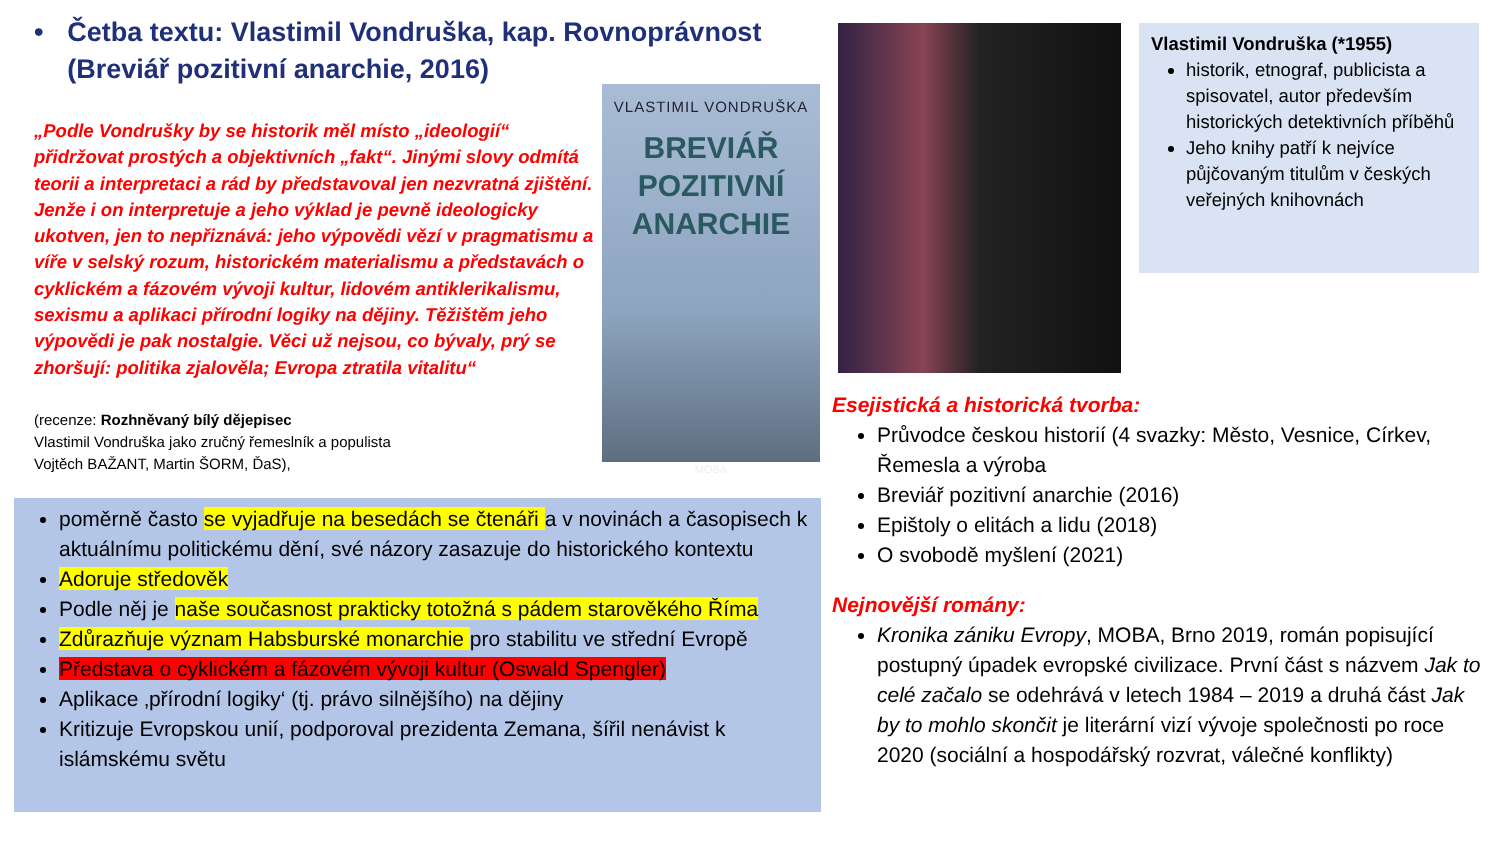• Četba textu: Vlastimil Vondruška, kap. Rovnoprávnost (Breviář pozitivní anarchie, 2016)
„Podle Vondrušky by se historik měl místo „ideologií“ přidržovat prostých a objektivních „fakt“. Jinými slovy odmítá teorii a interpretaci a rád by představoval jen nezvratná zjištění. Jenže i on interpretuje a jeho výklad je pevně ideologicky ukotven, jen to nepřiznává: jeho výpovědi vězí v pragmatismu a víře v selský rozum, historickém materialismu a představách o cyklickém a fázovém vývoji kultur, lidovém antiklerikalismu, sexismu a aplikaci přírodní logiky na dějiny. Těžištěm jeho výpovědi je pak nostalgie. Věci už nejsou, co bývaly, prý se zhoršují: politika zjalověla; Evropa ztratila vitalitu“
(recenze: Rozhněvaný bílý dějepisec
Vlastimil Vondruška jako zručný řemeslník a populista
Vojtěch BAŽANT, Martin ŠORM, ĎaS),
VLASTIMIL VONDRUŠKA
BREVIÁŘ
POZITIVNÍ
ANARCHIE
MOBA
poměrně často se vyjadřuje na besedách se čtenáři a v novinách a časopisech k aktuálnímu politickému dění, své názory zasazuje do historického kontextu
Adoruje středověk
Podle něj je naše současnost prakticky totožná s pádem starověkého Říma
Zdůrazňuje význam Habsburské monarchie pro stabilitu ve střední Evropě
Představa o cyklickém a fázovém vývoji kultur (Oswald Spengler)
Aplikace ‚přírodní logiky‘ (tj. právo silnějšího) na dějiny
Kritizuje Evropskou unií, podporoval prezidenta Zemana, šířil nenávist k islámskému světu
Vlastimil Vondruška (*1955)
historik, etnograf, publicista a spisovatel, autor především historických detektivních příběhů
Jeho knihy patří k nejvíce půjčovaným titulům v českých veřejných knihovnách
Esejistická a historická tvorba:
Průvodce českou historií (4 svazky: Město, Vesnice, Církev, Řemesla a výroba
Breviář pozitivní anarchie (2016)
Epištoly o elitách a lidu (2018)
O svobodě myšlení (2021)
Nejnovější romány:
Kronika zániku Evropy, MOBA, Brno 2019, román popisující postupný úpadek evropské civilizace. První část s názvem Jak to celé začalo se odehrává v letech 1984 – 2019 a druhá část Jak by to mohlo skončit je literární vizí vývoje společnosti po roce 2020 (sociální a hospodářský rozvrat, válečné konflikty)